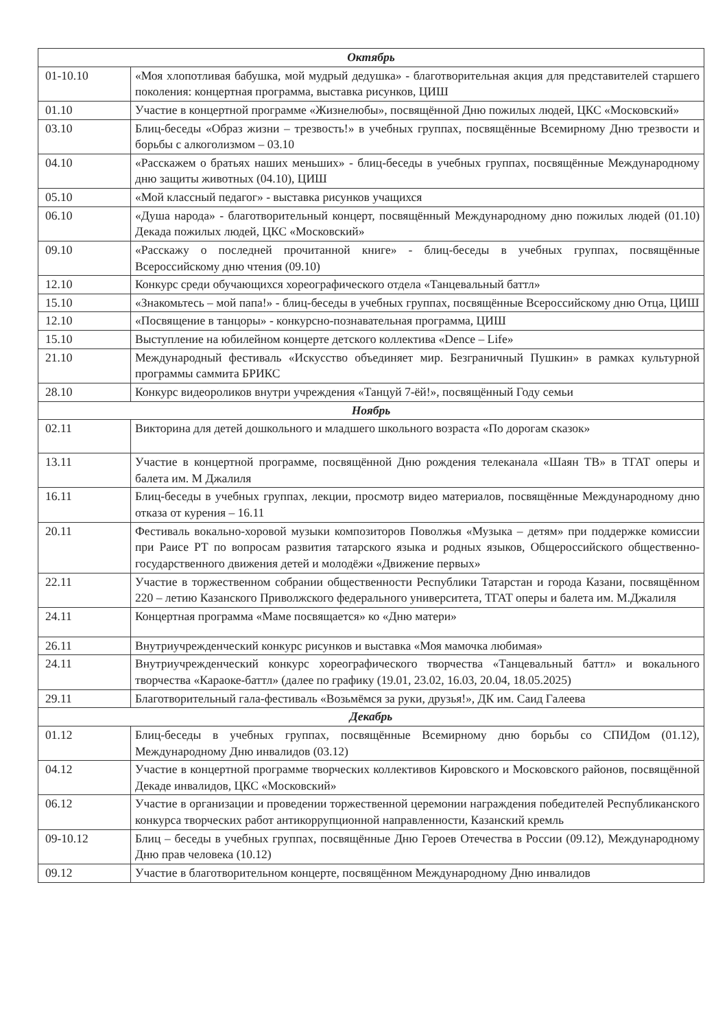| Октябрь | |
| --- | --- |
| 01-10.10 | «Моя хлопотливая бабушка, мой мудрый дедушка» - благотворительная акция для представителей старшего поколения: концертная программа, выставка рисунков, ЦИШ |
| 01.10 | Участие в концертной программе «Жизнелюбы», посвящённой Дню пожилых людей, ЦКС «Московский» |
| 03.10 | Блиц-беседы «Образ жизни – трезвость!» в учебных группах, посвящённые Всемирному Дню трезвости и борьбы с алкоголизмом – 03.10 |
| 04.10 | «Расскажем о братьях наших меньших» - блиц-беседы в учебных группах, посвящённые Международному дню защиты животных (04.10), ЦИШ |
| 05.10 | «Мой классный педагог» - выставка рисунков учащихся |
| 06.10 | «Душа народа» - благотворительный концерт, посвящённый Международному дню пожилых людей (01.10) Декада пожилых людей, ЦКС «Московский» |
| 09.10 | «Расскажу о последней прочитанной книге» - блиц-беседы в учебных группах, посвящённые Всероссийскому дню чтения (09.10) |
| 12.10 | Конкурс среди обучающихся хореографического отдела «Танцевальный баттл» |
| 15.10 | «Знакомьтесь – мой папа!» - блиц-беседы в учебных группах, посвящённые Всероссийскому дню Отца, ЦИШ |
| 12.10 | «Посвящение в танцоры» - конкурсно-познавательная программа, ЦИШ |
| 15.10 | Выступление на юбилейном концерте детского коллектива «Dence – Life» |
| 21.10 | Международный фестиваль «Искусство объединяет мир. Безграничный Пушкин» в рамках культурной программы саммита БРИКС |
| 28.10 | Конкурс видеороликов внутри учреждения «Танцуй 7-ёй!», посвящённый Году семьи |
| Ноябрь | |
| 02.11 | Викторина для детей дошкольного и младшего школьного возраста «По дорогам сказок» |
| 13.11 | Участие в концертной программе, посвящённой Дню рождения телеканала «Шаян ТВ» в ТГАТ оперы и балета им. М Джалиля |
| 16.11 | Блиц-беседы в учебных группах, лекции, просмотр видео материалов, посвящённые Международному дню отказа от курения – 16.11 |
| 20.11 | Фестиваль вокально-хоровой музыки композиторов Поволжья «Музыка – детям» при поддержке комиссии при Раисе РТ по вопросам развития татарского языка и родных языков, Общероссийского общественно-государственного движения детей и молодёжи «Движение первых» |
| 22.11 | Участие в торжественном собрании общественности Республики Татарстан и города Казани, посвящённом 220 – летию Казанского Приволжского федерального университета, ТГАТ оперы и балета им. М.Джалиля |
| 24.11 | Концертная программа «Маме посвящается» ко «Дню матери» |
| 26.11 | Внутриучрежденческий конкурс рисунков и выставка «Моя мамочка любимая» |
| 24.11 | Внутриучрежденческий конкурс хореографического творчества «Танцевальный баттл» и вокального творчества «Караоке-баттл» (далее по графику (19.01, 23.02, 16.03, 20.04, 18.05.2025) |
| 29.11 | Благотворительный гала-фестиваль «Возьмёмся за руки, друзья!», ДК им. Саид Галеева |
| Декабрь | |
| 01.12 | Блиц-беседы в учебных группах, посвящённые Всемирному дню борьбы со СПИДом (01.12), Международному Дню инвалидов (03.12) |
| 04.12 | Участие в концертной программе творческих коллективов Кировского и Московского районов, посвящённой Декаде инвалидов, ЦКС «Московский» |
| 06.12 | Участие в организации и проведении торжественной церемонии награждения победителей Республиканского конкурса творческих работ антикоррупционной направленности, Казанский кремль |
| 09-10.12 | Блиц – беседы в учебных группах, посвящённые Дню Героев Отечества в России (09.12), Международному Дню прав человека (10.12) |
| 09.12 | Участие в благотворительном концерте, посвящённом Международному Дню инвалидов |